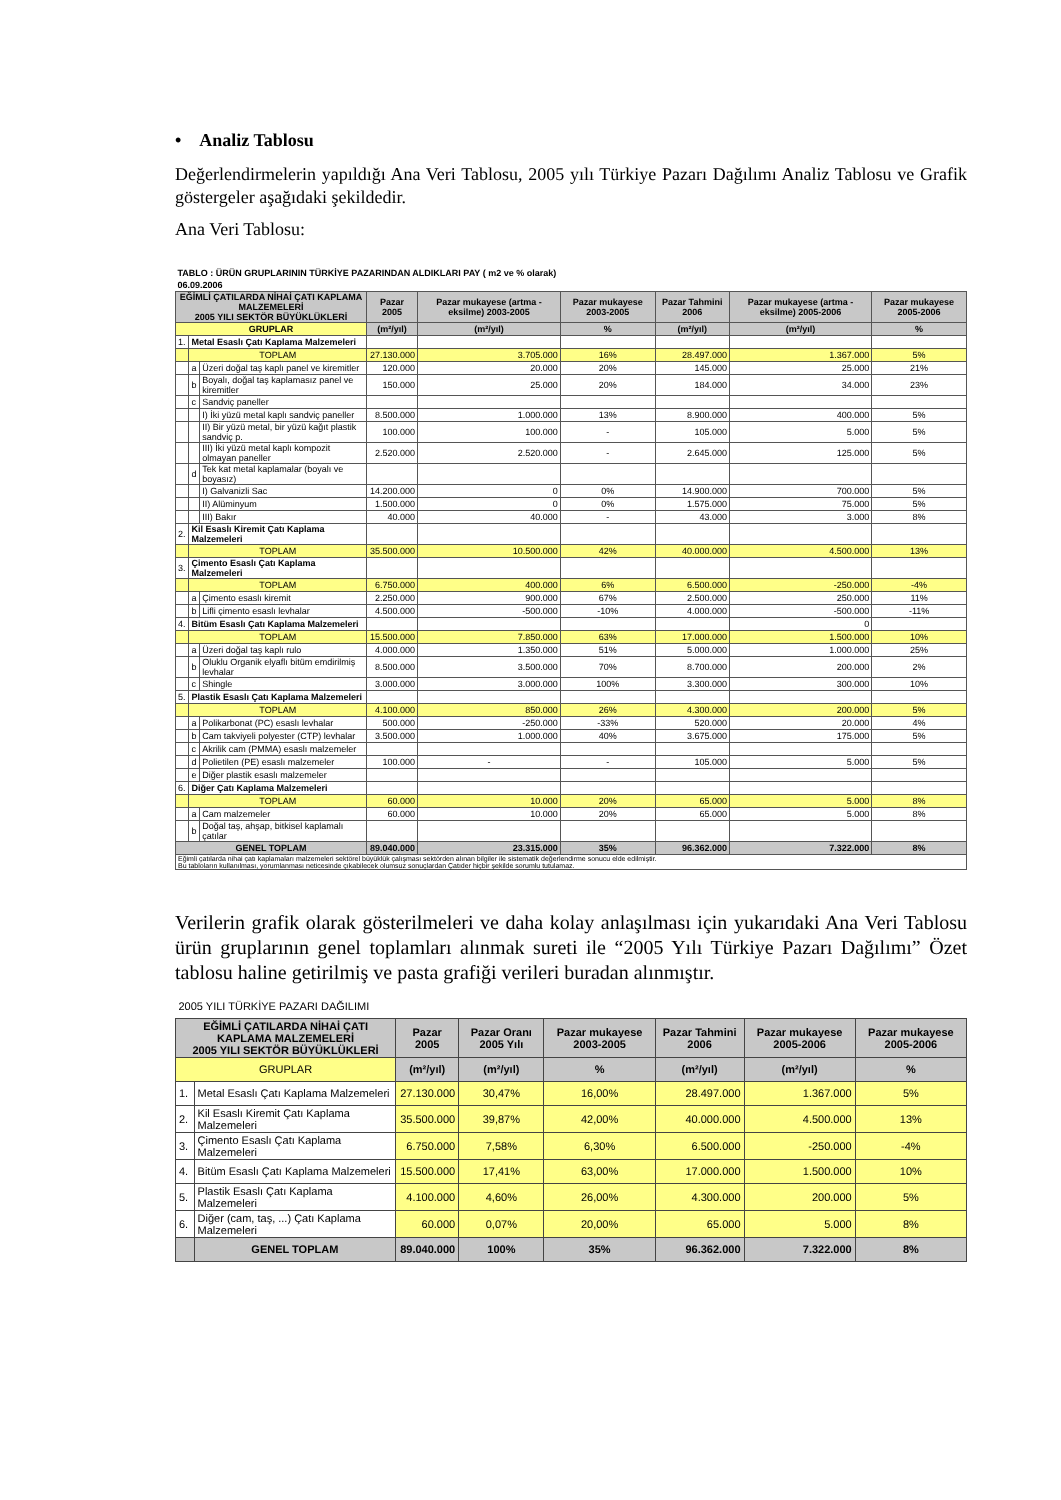• Analiz Tablosu
Değerlendirmelerin yapıldığı Ana Veri Tablosu, 2005 yılı Türkiye Pazarı Dağılımı Analiz Tablosu ve Grafik göstergeler aşağıdaki şekildedir.
Ana Veri Tablosu:
| TABLO : ÜRÜN GRUPLARININ TÜRKİYE PAZARINDAN ALDIKLARI PAY ( m2 ve % olarak) | | | | | | | | |
| 06.09.2006 | | | | | | | | |
| EĞİMLİ ÇATILARDA NİHAİ ÇATI KAPLAMA MALZEMELERİ 2005 YILI SEKTÖR BÜYÜKLÜKLERİ | | | Pazar 2005 | Pazar mukayese (artma - eksilme) 2003-2005 | Pazar mukayese 2003-2005 | Pazar Tahmini 2006 | Pazar mukayese (artma - eksilme) 2005-2006 | Pazar mukayese 2005-2006 |
| GRUPLAR | | | (m²/yıl) | (m²/yıl) | % | (m²/yıl) | (m²/yıl) | % |
| 1. | Metal Esaslı Çatı Kaplama Malzemeleri | | | | | | | |
| | TOPLAM | | 27.130.000 | 3.705.000 | 16% | 28.497.000 | 1.367.000 | 5% |
| | a | Üzeri doğal taş kaplı panel ve kiremitler | 120.000 | 20.000 | 20% | 145.000 | 25.000 | 21% |
| | b | Boyalı, doğal taş kaplamasız panel ve kiremitler | 150.000 | 25.000 | 20% | 184.000 | 34.000 | 23% |
| | c | Sandviç paneller | | | | | | |
| | | I) İki yüzü metal kaplı sandviç paneller | 8.500.000 | 1.000.000 | 13% | 8.900.000 | 400.000 | 5% |
| | | II) Bir yüzü metal, bir yüzü kağıt plastik sandviç p. | 100.000 | 100.000 | - | 105.000 | 5.000 | 5% |
| | | III) İki yüzü metal kaplı kompozit olmayan paneller | 2.520.000 | 2.520.000 | - | 2.645.000 | 125.000 | 5% |
| | d | Tek kat metal kaplamalar (boyalı ve boyasız) | | | | | | |
| | | I) Galvanizli Sac | 14.200.000 | 0 | 0% | 14.900.000 | 700.000 | 5% |
| | | II) Alüminyum | 1.500.000 | 0 | 0% | 1.575.000 | 75.000 | 5% |
| | | III) Bakır | 40.000 | 40.000 | - | 43.000 | 3.000 | 8% |
| 2. | Kil Esaslı Kiremit Çatı Kaplama Malzemeleri | | | | | | | |
| | TOPLAM | | 35.500.000 | 10.500.000 | 42% | 40.000.000 | 4.500.000 | 13% |
| 3. | Çimento Esaslı Çatı Kaplama Malzemeleri | | | | | | | |
| | TOPLAM | | 6.750.000 | 400.000 | 6% | 6.500.000 | -250.000 | -4% |
| | a | Çimento esaslı kiremit | 2.250.000 | 900.000 | 67% | 2.500.000 | 250.000 | 11% |
| | b | Lifli çimento esaslı levhalar | 4.500.000 | -500.000 | -10% | 4.000.000 | -500.000 | -11% |
| 4. | Bitüm Esaslı Çatı Kaplama Malzemeleri | | | | | | 0 | |
| | TOPLAM | | 15.500.000 | 7.850.000 | 63% | 17.000.000 | 1.500.000 | 10% |
| | a | Üzeri doğal taş kaplı rulo | 4.000.000 | 1.350.000 | 51% | 5.000.000 | 1.000.000 | 25% |
| | b | Oluklu Organik elyaflı bitüm emdirilmiş levhalar | 8.500.000 | 3.500.000 | 70% | 8.700.000 | 200.000 | 2% |
| | c | Shingle | 3.000.000 | 3.000.000 | 100% | 3.300.000 | 300.000 | 10% |
| 5. | Plastik Esaslı Çatı Kaplama Malzemeleri | | | | | | | |
| | TOPLAM | | 4.100.000 | 850.000 | 26% | 4.300.000 | 200.000 | 5% |
| | a | Polikarbonat (PC) esaslı levhalar | 500.000 | -250.000 | -33% | 520.000 | 20.000 | 4% |
| | b | Cam takviyeli polyester (CTP) levhalar | 3.500.000 | 1.000.000 | 40% | 3.675.000 | 175.000 | 5% |
| | c | Akrilik cam (PMMA) esaslı malzemeler | | | | | | |
| | d | Polietilen (PE) esaslı malzemeler | 100.000 | - | - | 105.000 | 5.000 | 5% |
| | e | Diğer plastik esaslı malzemeler | | | | | | |
| 6. | Diğer Çatı Kaplama Malzemeleri | | | | | | | |
| | TOPLAM | | 60.000 | 10.000 | 20% | 65.000 | 5.000 | 8% |
| | a | Cam malzemeler | 60.000 | 10.000 | 20% | 65.000 | 5.000 | 8% |
| | b | Doğal taş, ahşap, bitkisel kaplamalı çatılar | | | | | | |
| GENEL TOPLAM | | | 89.040.000 | 23.315.000 | 35% | 96.362.000 | 7.322.000 | 8% |
| Eğimli çatılarda nihai çatı kaplamaları malzemeleri sektörel büyüklük çalışması sektörden alınan bilgiler ile sistematik değerlendirme sonucu elde edilmiştir. Bu tabloların kullanılması, yorumlanması neticesinde çıkabilecek olumsuz sonuçlardan Çatıder hiçbir şekilde sorumlu tutulamaz. | | | | | | | | |
Verilerin grafik olarak gösterilmeleri ve daha kolay anlaşılması için yukarıdaki Ana Veri Tablosu ürün gruplarının genel toplamları alınmak sureti ile “2005 Yılı Türkiye Pazarı Dağılımı” Özet tablosu haline getirilmiş ve pasta grafiği verileri buradan alınmıştır.
| 2005 YILI TÜRKİYE PAZARI DAĞILIMI | | | | | | | |
| EĞİMLİ ÇATILARDA NİHAİ ÇATI KAPLAMA MALZEMELERİ 2005 YILI SEKTÖR BÜYÜKLÜKLERİ | | Pazar 2005 | Pazar Oranı 2005 Yılı | Pazar mukayese 2003-2005 | Pazar Tahmini 2006 | Pazar mukayese 2005-2006 | Pazar mukayese 2005-2006 |
| GRUPLAR | | (m²/yıl) | (m²/yıl) | % | (m²/yıl) | (m²/yıl) | % |
| 1. | Metal Esaslı Çatı Kaplama Malzemeleri | 27.130.000 | 30,47% | 16,00% | 28.497.000 | 1.367.000 | 5% |
| 2. | Kil Esaslı Kiremit Çatı Kaplama Malzemeleri | 35.500.000 | 39,87% | 42,00% | 40.000.000 | 4.500.000 | 13% |
| 3. | Çimento Esaslı Çatı Kaplama Malzemeleri | 6.750.000 | 7,58% | 6,30% | 6.500.000 | -250.000 | -4% |
| 4. | Bitüm Esaslı Çatı Kaplama Malzemeleri | 15.500.000 | 17,41% | 63,00% | 17.000.000 | 1.500.000 | 10% |
| 5. | Plastik Esaslı Çatı Kaplama Malzemeleri | 4.100.000 | 4,60% | 26,00% | 4.300.000 | 200.000 | 5% |
| 6. | Diğer (cam, taş, ...) Çatı Kaplama Malzemeleri | 60.000 | 0,07% | 20,00% | 65.000 | 5.000 | 8% |
| | GENEL TOPLAM | 89.040.000 | 100% | 35% | 96.362.000 | 7.322.000 | 8% |